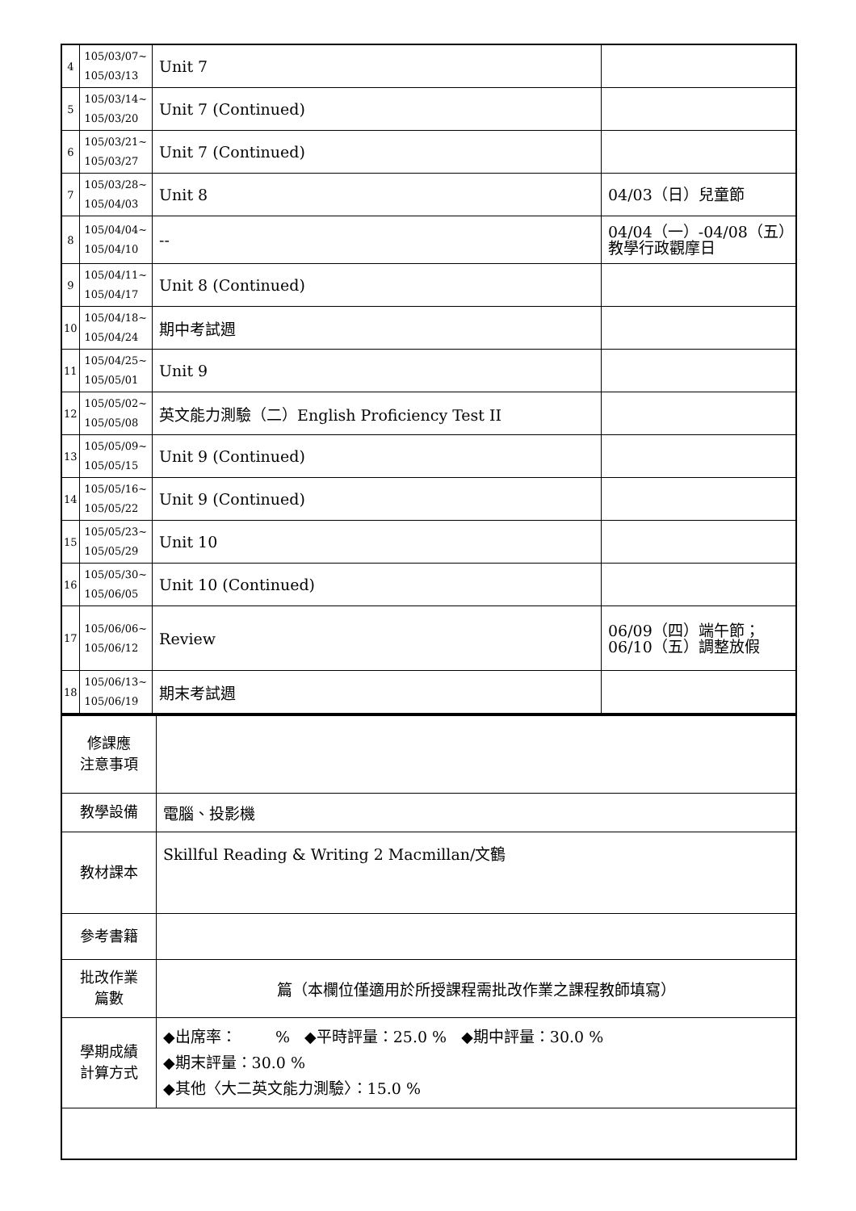| 4 | 105/03/07~ 105/03/13 | Unit 7 | |
| 5 | 105/03/14~ 105/03/20 | Unit 7 (Continued) | |
| 6 | 105/03/21~ 105/03/27 | Unit 7 (Continued) | |
| 7 | 105/03/28~ 105/04/03 | Unit 8 | 04/03（日）兒童節 |
| 8 | 105/04/04~ 105/04/10 | -- | 04/04（一）-04/08（五）教學行政觀摩日 |
| 9 | 105/04/11~ 105/04/17 | Unit 8 (Continued) | |
| 10 | 105/04/18~ 105/04/24 | 期中考試週 | |
| 11 | 105/04/25~ 105/05/01 | Unit 9 | |
| 12 | 105/05/02~ 105/05/08 | 英文能力測驗（二）English Proficiency Test II | |
| 13 | 105/05/09~ 105/05/15 | Unit 9 (Continued) | |
| 14 | 105/05/16~ 105/05/22 | Unit 9 (Continued) | |
| 15 | 105/05/23~ 105/05/29 | Unit 10 | |
| 16 | 105/05/30~ 105/06/05 | Unit 10 (Continued) | |
| 17 | 105/06/06~ 105/06/12 | Review | 06/09（四）端午節；06/10（五）調整放假 |
| 18 | 105/06/13~ 105/06/19 | 期末考試週 | |
| 修課應 注意事項 | |
| 教學設備 | 電腦、投影機 |
| 教材課本 | Skillful Reading & Writing 2 Macmillan/文鶴 |
| 參考書籍 | |
| 批改作業 篇數 | 篇（本欄位僅適用於所授課程需批改作業之課程教師填寫） |
| 學期成績 計算方式 | ◆出席率： % ◆平時評量：25.0 % ◆期中評量：30.0 % ◆期末評量：30.0 % ◆其他〈大二英文能力測驗〉：15.0 % |